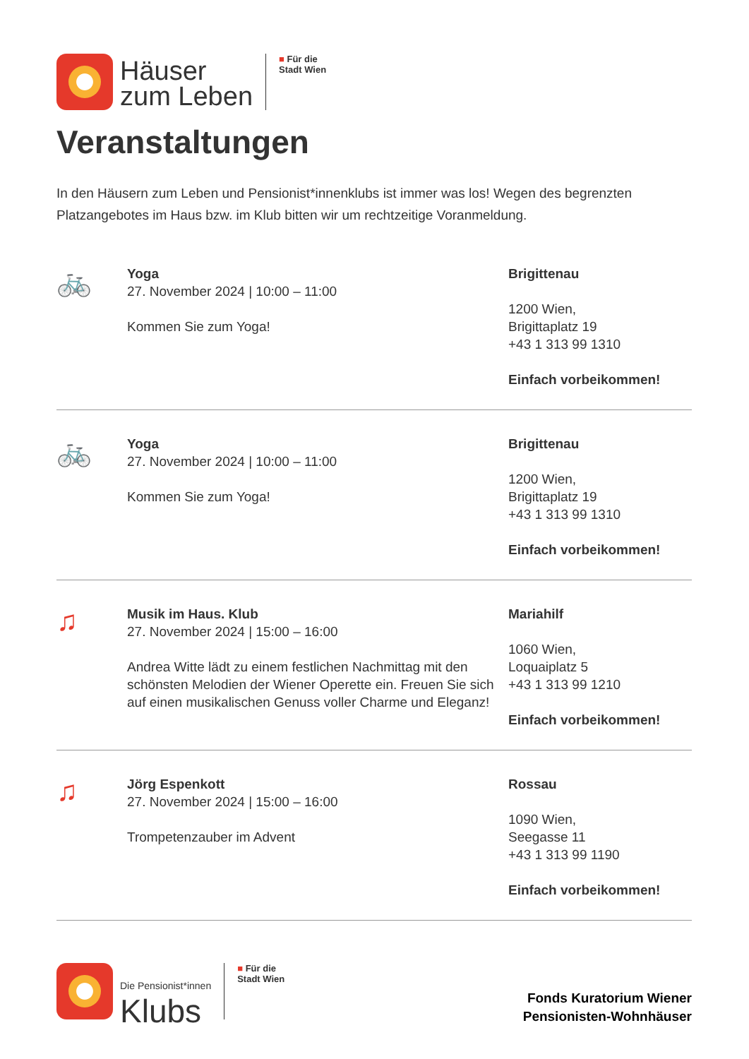Häuser
zum Leben
■ Für die
Stadt Wien
Veranstaltungen
In den Häusern zum Leben und Pensionist*innenklubs ist immer was los! Wegen des begrenzten Platzangebotes im Haus bzw. im Klub bitten wir um rechtzeitige Voranmeldung.
🚲
Yoga
27. November 2024 | 10:00 – 11:00
Kommen Sie zum Yoga!
Brigittenau
1200 Wien,
Brigittaplatz 19
+43 1 313 99 1310
Einfach vorbeikommen!
🚲
Yoga
27. November 2024 | 10:00 – 11:00
Kommen Sie zum Yoga!
Brigittenau
1200 Wien,
Brigittaplatz 19
+43 1 313 99 1310
Einfach vorbeikommen!
♫
Musik im Haus. Klub
27. November 2024 | 15:00 – 16:00
Andrea Witte lädt zu einem festlichen Nachmittag mit den schönsten Melodien der Wiener Operette ein. Freuen Sie sich auf einen musikalischen Genuss voller Charme und Eleganz!
Mariahilf
1060 Wien,
Loquaiplatz 5
+43 1 313 99 1210
Einfach vorbeikommen!
♫
Jörg Espenkott
27. November 2024 | 15:00 – 16:00
Trompetenzauber im Advent
Rossau
1090 Wien,
Seegasse 11
+43 1 313 99 1190
Einfach vorbeikommen!
Die Pensionist*innen
Klubs
■ Für die
Stadt Wien
Fonds Kuratorium Wiener
Pensionisten-Wohnhäuser